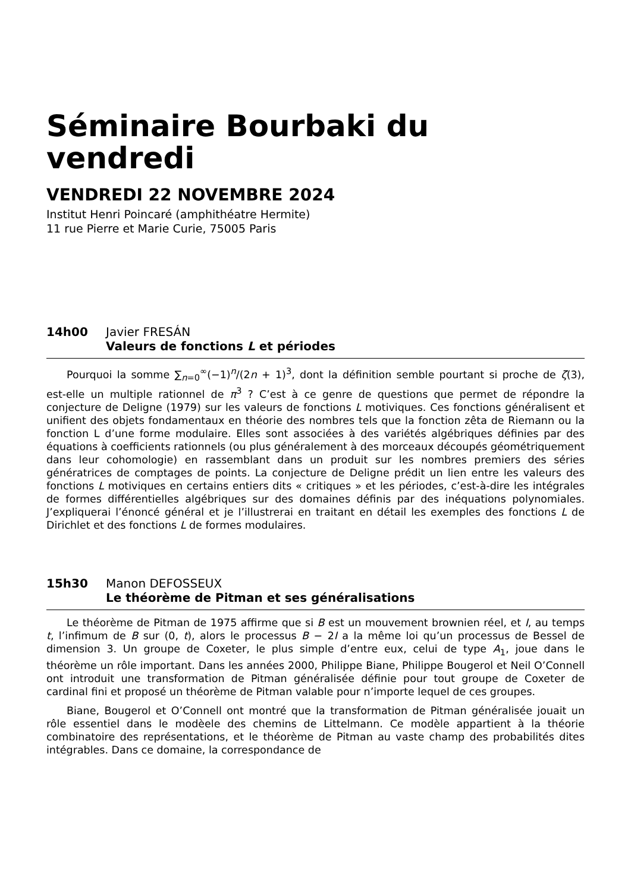Séminaire Bourbaki du
vendredi
VENDREDI 22 NOVEMBRE 2024
Institut Henri Poincaré (amphithéatre Hermite)
11 rue Pierre et Marie Curie, 75005 Paris
14h00 Javier FRESÁN
Valeurs de fonctions L et périodes
Pourquoi la somme ∑<sub>n=0</sub><sup>∞</sup>(−1)<sup>n</sup>/(2n + 1)<sup>3</sup>, dont la définition semble pourtant si proche de ζ(3), est-elle un multiple rationnel de π<sup>3</sup> ? C’est à ce genre de questions que permet de répondre la conjecture de Deligne (1979) sur les valeurs de fonctions L motiviques. Ces fonctions généralisent et unifient des objets fondamentaux en théorie des nombres tels que la fonction zêta de Riemann ou la fonction L d’une forme modulaire. Elles sont associées à des variétés algébriques définies par des équations à coefficients rationnels (ou plus généralement à des morceaux découpés géométriquement dans leur cohomologie) en rassemblant dans un produit sur les nombres premiers des séries génératrices de comptages de points. La conjecture de Deligne prédit un lien entre les valeurs des fonctions L motiviques en certains entiers dits « critiques » et les périodes, c’est-à-dire les intégrales de formes différentielles algébriques sur des domaines définis par des inéquations polynomiales. J’expliquerai l’énoncé général et je l’illustrerai en traitant en détail les exemples des fonctions L de Dirichlet et des fonctions L de formes modulaires.
15h30 Manon DEFOSSEUX
Le théorème de Pitman et ses généralisations
Le théorème de Pitman de 1975 affirme que si B est un mouvement brownien réel, et I, au temps t, l’infimum de B sur (0, t), alors le processus B − 2I a la même loi qu’un processus de Bessel de dimension 3. Un groupe de Coxeter, le plus simple d’entre eux, celui de type A<sub>1</sub>, joue dans le théorème un rôle important. Dans les années 2000, Philippe Biane, Philippe Bougerol et Neil O’Connell ont introduit une transformation de Pitman généralisée définie pour tout groupe de Coxeter de cardinal fini et proposé un théorème de Pitman valable pour n’importe lequel de ces groupes.
Biane, Bougerol et O’Connell ont montré que la transformation de Pitman généralisée jouait un rôle essentiel dans le modèele des chemins de Littelmann. Ce modèle appartient à la théorie combinatoire des représentations, et le théorème de Pitman au vaste champ des probabilités dites intégrables. Dans ce domaine, la correspondance de